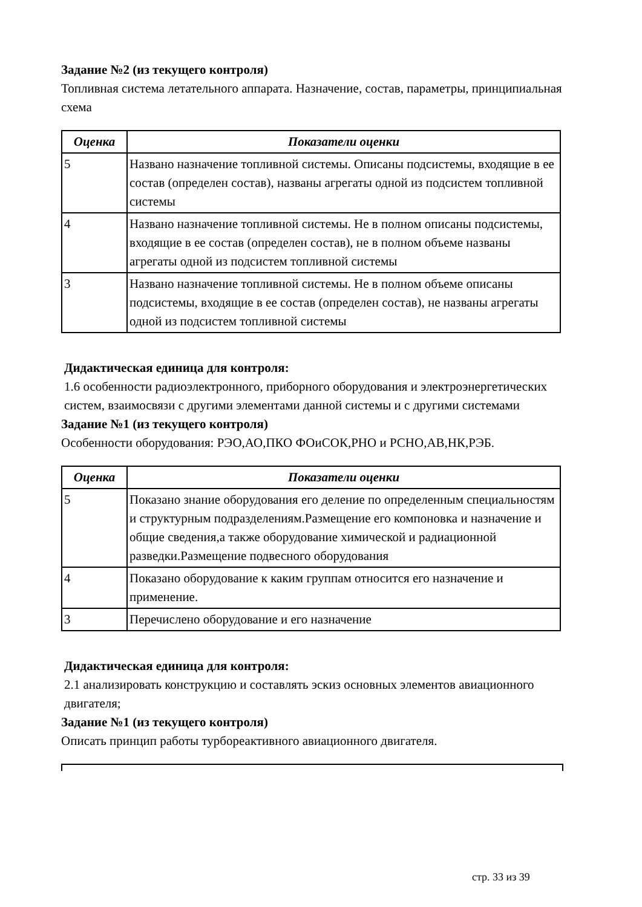Задание №2 (из текущего контроля)
Топливная система летательного аппарата. Назначение, состав, параметры, принципиальная схема
| Оценка | Показатели оценки |
| --- | --- |
| 5 | Названо назначение топливной системы. Описаны подсистемы, входящие в ее состав (определен состав), названы агрегаты одной из подсистем топливной системы |
| 4 | Названо назначение топливной системы. Не в полном описаны подсистемы, входящие в ее состав (определен состав), не в полном объеме названы агрегаты одной из подсистем топливной системы |
| 3 | Названо назначение топливной системы. Не в полном объеме описаны подсистемы, входящие в ее состав (определен состав), не названы агрегаты одной из подсистем топливной системы |
Дидактическая единица для контроля:
1.6 особенности радиоэлектронного, приборного оборудования и электроэнергетических систем, взаимосвязи с другими элементами данной системы и с другими системами
Задание №1 (из текущего контроля)
Особенности оборудования: РЭО,АО,ПКО ФОиСОК,РНО и РСНО,АВ,НК,РЭБ.
| Оценка | Показатели оценки |
| --- | --- |
| 5 | Показано знание оборудования его деление по определенным специальностям и структурным подразделениям.Размещение его компоновка и назначение и общие сведения,а также оборудование химической и радиационной разведки.Размещение подвесного оборудования |
| 4 | Показано оборудование к каким группам относится его назначение и применение. |
| 3 | Перечислено оборудование и его назначение |
Дидактическая единица для контроля:
2.1 анализировать конструкцию и составлять эскиз основных элементов авиационного двигателя;
Задание №1 (из текущего контроля)
Описать принцип работы турбореактивного авиационного двигателя.
стр. 33 из 39